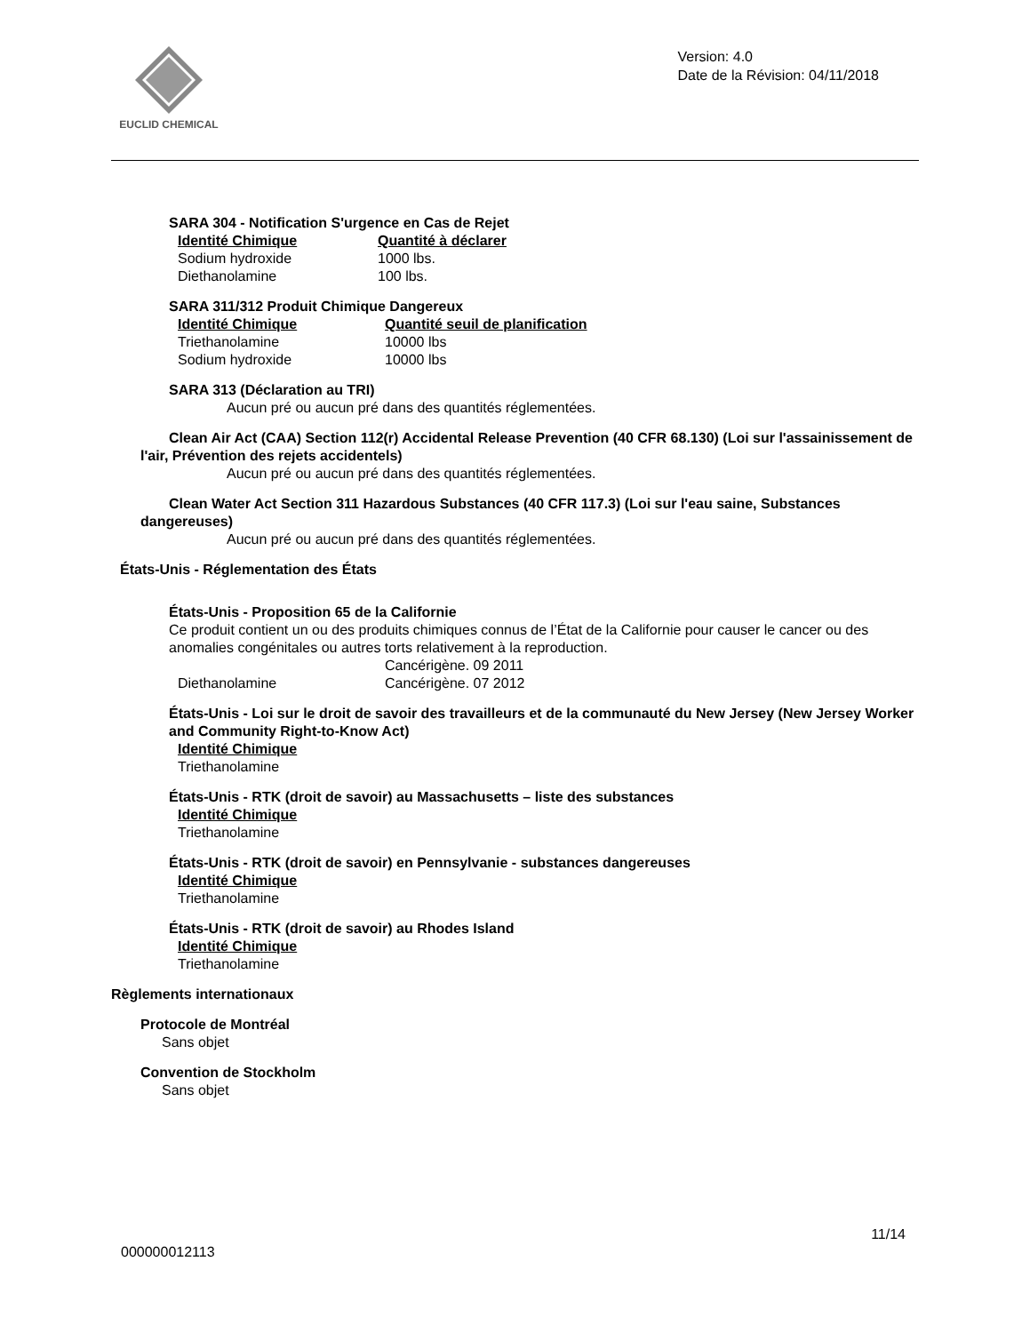EUCLID CHEMICAL
Version: 4.0
Date de la Révision: 04/11/2018
SARA 304 - Notification S'urgence en Cas de Rejet
| Identité Chimique | Quantité à déclarer |
| --- | --- |
| Sodium hydroxide | 1000 lbs. |
| Diethanolamine | 100 lbs. |
SARA 311/312 Produit Chimique Dangereux
| Identité Chimique | Quantité seuil de planification |
| --- | --- |
| Triethanolamine | 10000 lbs |
| Sodium hydroxide | 10000 lbs |
SARA 313 (Déclaration au TRI)
Aucun pré ou aucun pré dans des quantités réglementées.
Clean Air Act (CAA) Section 112(r) Accidental Release Prevention (40 CFR 68.130) (Loi sur l'assainissement de l'air, Prévention des rejets accidentels)
Aucun pré ou aucun pré dans des quantités réglementées.
Clean Water Act Section 311 Hazardous Substances (40 CFR 117.3) (Loi sur l'eau saine, Substances dangereuses)
Aucun pré ou aucun pré dans des quantités réglementées.
États-Unis - Réglementation des États
États-Unis - Proposition 65 de la Californie
Ce produit contient un ou des produits chimiques connus de l’État de la Californie pour causer le cancer ou des anomalies congénitales ou autres torts relativement à la reproduction.
| | Cancérigène. 09 2011 |
| Diethanolamine | Cancérigène. 07 2012 |
États-Unis - Loi sur le droit de savoir des travailleurs et de la communauté du New Jersey (New Jersey Worker and Community Right-to-Know Act)
| Identité Chimique |
| --- |
| Triethanolamine |
États-Unis - RTK (droit de savoir) au Massachusetts – liste des substances
| Identité Chimique |
| --- |
| Triethanolamine |
États-Unis - RTK (droit de savoir) en Pennsylvanie - substances dangereuses
| Identité Chimique |
| --- |
| Triethanolamine |
États-Unis - RTK (droit de savoir) au Rhodes Island
| Identité Chimique |
| --- |
| Triethanolamine |
Règlements internationaux
Protocole de Montréal
Sans objet
Convention de Stockholm
Sans objet
11/14
000000012113